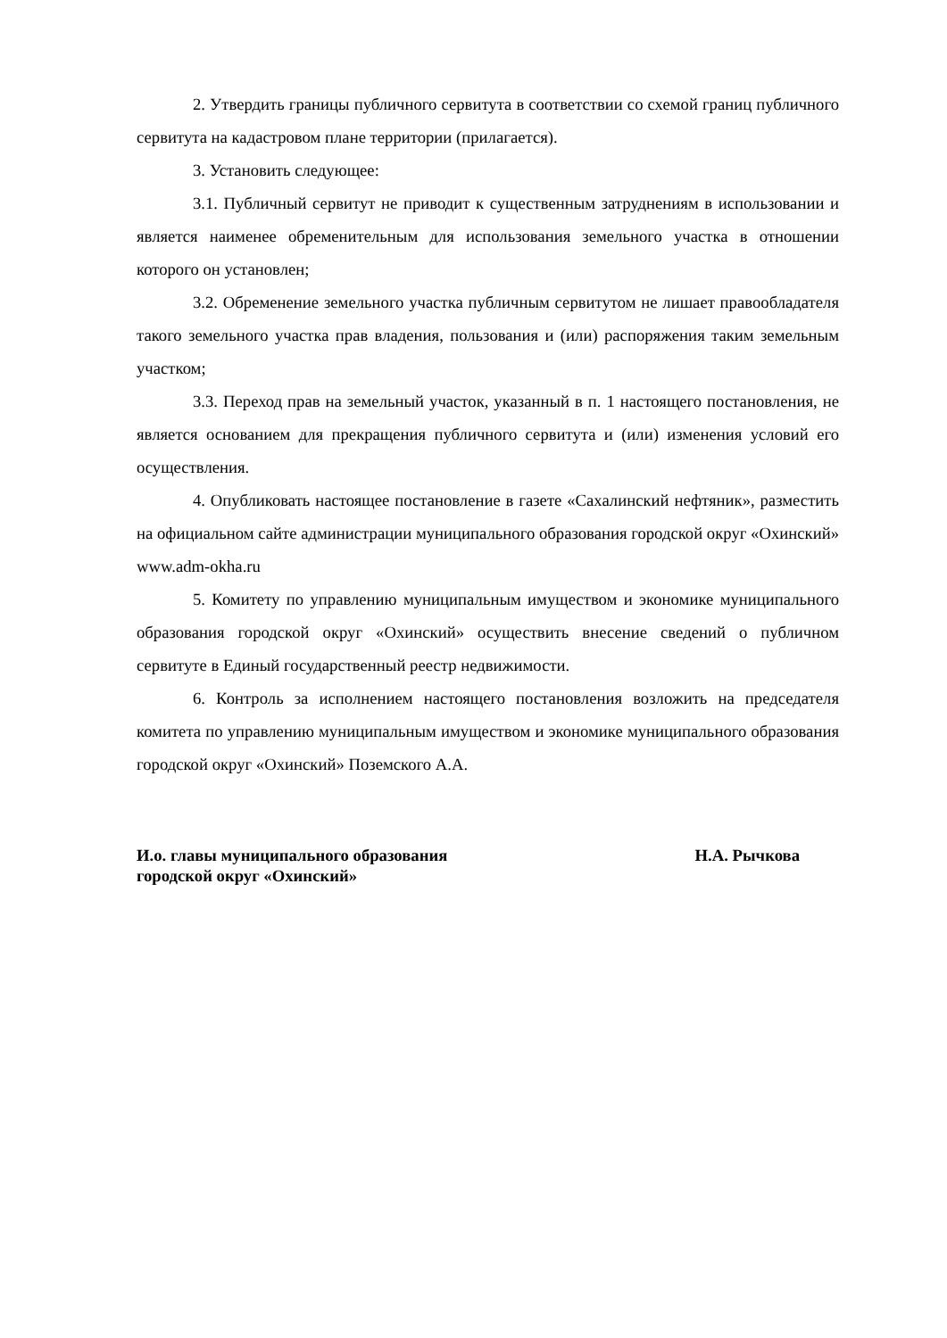2. Утвердить границы публичного сервитута в соответствии со схемой границ публичного сервитута на кадастровом плане территории (прилагается).
3. Установить следующее:
3.1. Публичный сервитут не приводит к существенным затруднениям в использовании и является наименее обременительным для использования земельного участка в отношении которого он установлен;
3.2. Обременение земельного участка публичным сервитутом не лишает правообладателя такого земельного участка прав владения, пользования и (или) распоряжения таким земельным участком;
3.3. Переход прав на земельный участок, указанный в п. 1 настоящего постановления, не является основанием для прекращения публичного сервитута и (или) изменения условий его осуществления.
4. Опубликовать настоящее постановление в газете «Сахалинский нефтяник», разместить на официальном сайте администрации муниципального образования городской округ «Охинский» www.adm-okha.ru
5. Комитету по управлению муниципальным имуществом и экономике муниципального образования городской округ «Охинский» осуществить внесение сведений о публичном сервитуте в Единый государственный реестр недвижимости.
6. Контроль за исполнением настоящего постановления возложить на председателя комитета по управлению муниципальным имуществом и экономике муниципального образования городской округ «Охинский» Поземского А.А.
И.о. главы муниципального образования
городской округ «Охинский»
Н.А. Рычкова